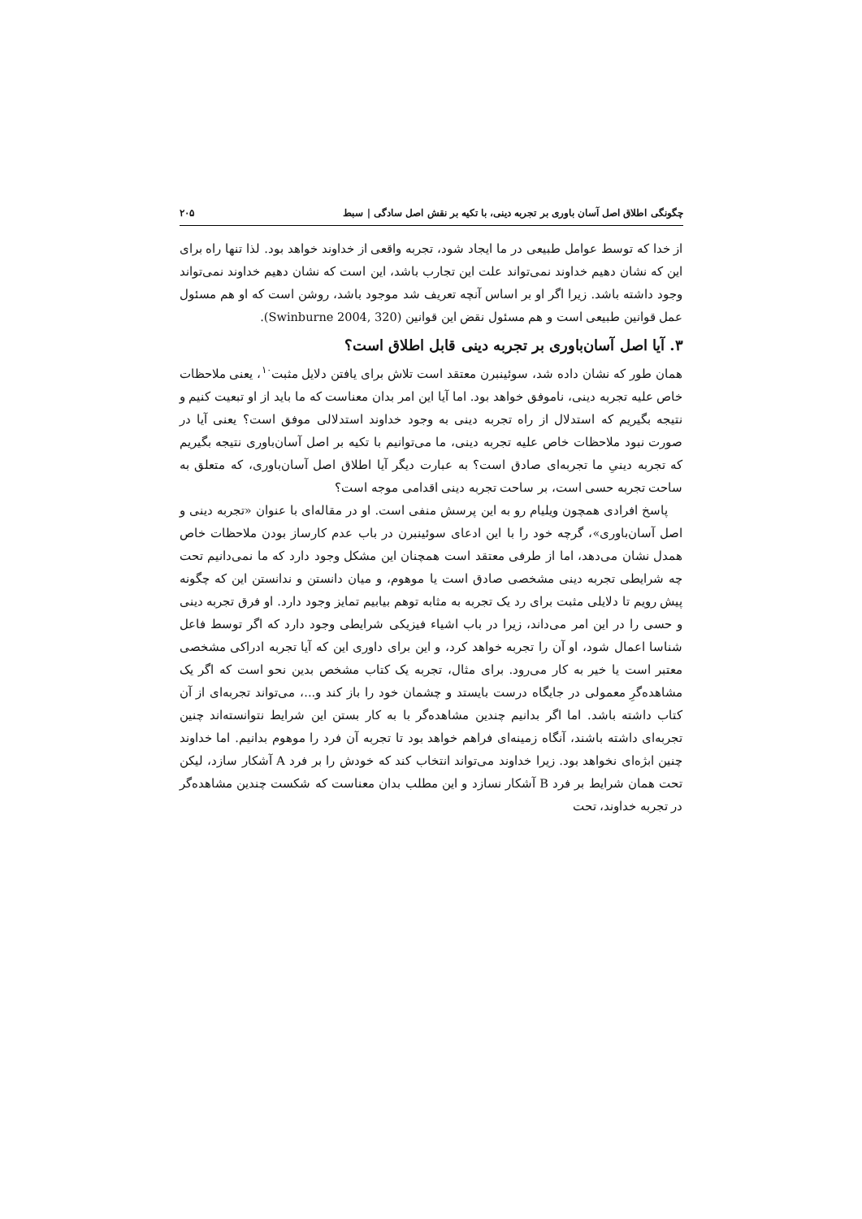چگونگی اطلاق اصل آسان باوری بر تجربه دینی، با تکیه بر نقش اصل سادگی | سبط ۲۰۵
از خدا که توسط عوامل طبیعی در ما ایجاد شود، تجربه واقعی از خداوند خواهد بود. لذا تنها راه برای این که نشان دهیم خداوند نمی‌تواند علت این تجارب باشد، این است که نشان دهیم خداوند نمی‌تواند وجود داشته باشد. زیرا اگر او بر اساس آنچه تعریف شد موجود باشد، روشن است که او هم مسئول عمل قوانین طبیعی است و هم مسئول نقض این قوانین (Swinburne 2004, 320).
۳. آیا اصل آسان‌باوری بر تجربه دینی قابل اطلاق است؟
همان طور که نشان داده شد، سوئینبرن معتقد است تلاش برای یافتن دلایل مثبت<sup>۱۰</sup>، یعنی ملاحظات خاص علیه تجربه دینی، ناموفق خواهد بود. اما آیا این امر بدان معناست که ما باید از او تبعیت کنیم و نتیجه بگیریم که استدلال از راه تجربه دینی به وجود خداوند استدلالی موفق است؟ یعنی آیا در صورت نبود ملاحظات خاص علیه تجربه دینی، ما می‌توانیم با تکیه بر اصل آسان‌باوری نتیجه بگیریم که تجربه دینیِ ما تجربه‌ای صادق است؟ به عبارت دیگر آیا اطلاق اصل آسان‌باوری، که متعلق به ساحت تجربه حسی است، بر ساحت تجربه دینی اقدامی موجه است؟
پاسخ افرادی همچون ویلیام رو به این پرسش منفی است. او در مقاله‌ای با عنوان «تجربه دینی و اصل آسان‌باوری»، گرچه خود را با این ادعای سوئینبرن در باب عدم کارساز بودن ملاحظات خاص همدل نشان می‌دهد، اما از طرفی معتقد است همچنان این مشکل وجود دارد که ما نمی‌دانیم تحت چه شرایطی تجربه دینی مشخصی صادق است یا موهوم، و میان دانستن و ندانستن این که چگونه پیش رویم تا دلایلی مثبت برای رد یک تجربه به مثابه توهم بیابیم تمایز وجود دارد. او فرق تجربه دینی و حسی را در این امر می‌داند، زیرا در باب اشیاء فیزیکی شرایطی وجود دارد که اگر توسط فاعل شناسا اعمال شود، او آن را تجربه خواهد کرد، و این برای داوری این که آیا تجربه ادراکی مشخصی معتبر است یا خیر به کار می‌رود. برای مثال، تجربه یک کتاب مشخص بدین نحو است که اگر یک مشاهده‌گرِ معمولی در جایگاه درست بایستد و چشمان خود را باز کند و...، می‌تواند تجربه‌ای از آن کتاب داشته باشد. اما اگر بدانیم چندین مشاهده‌گر با به کار بستن این شرایط نتوانسته‌اند چنین تجربه‌ای داشته باشند، آنگاه زمینه‌ای فراهم خواهد بود تا تجربه آن فرد را موهوم بدانیم. اما خداوند چنین ابژه‌ای نخواهد بود. زیرا خداوند می‌تواند انتخاب کند که خودش را بر فرد A آشکار سازد، لیکن تحت همان شرایط بر فرد B آشکار نسازد و این مطلب بدان معناست که شکست چندین مشاهده‌گر در تجربه خداوند، تحت